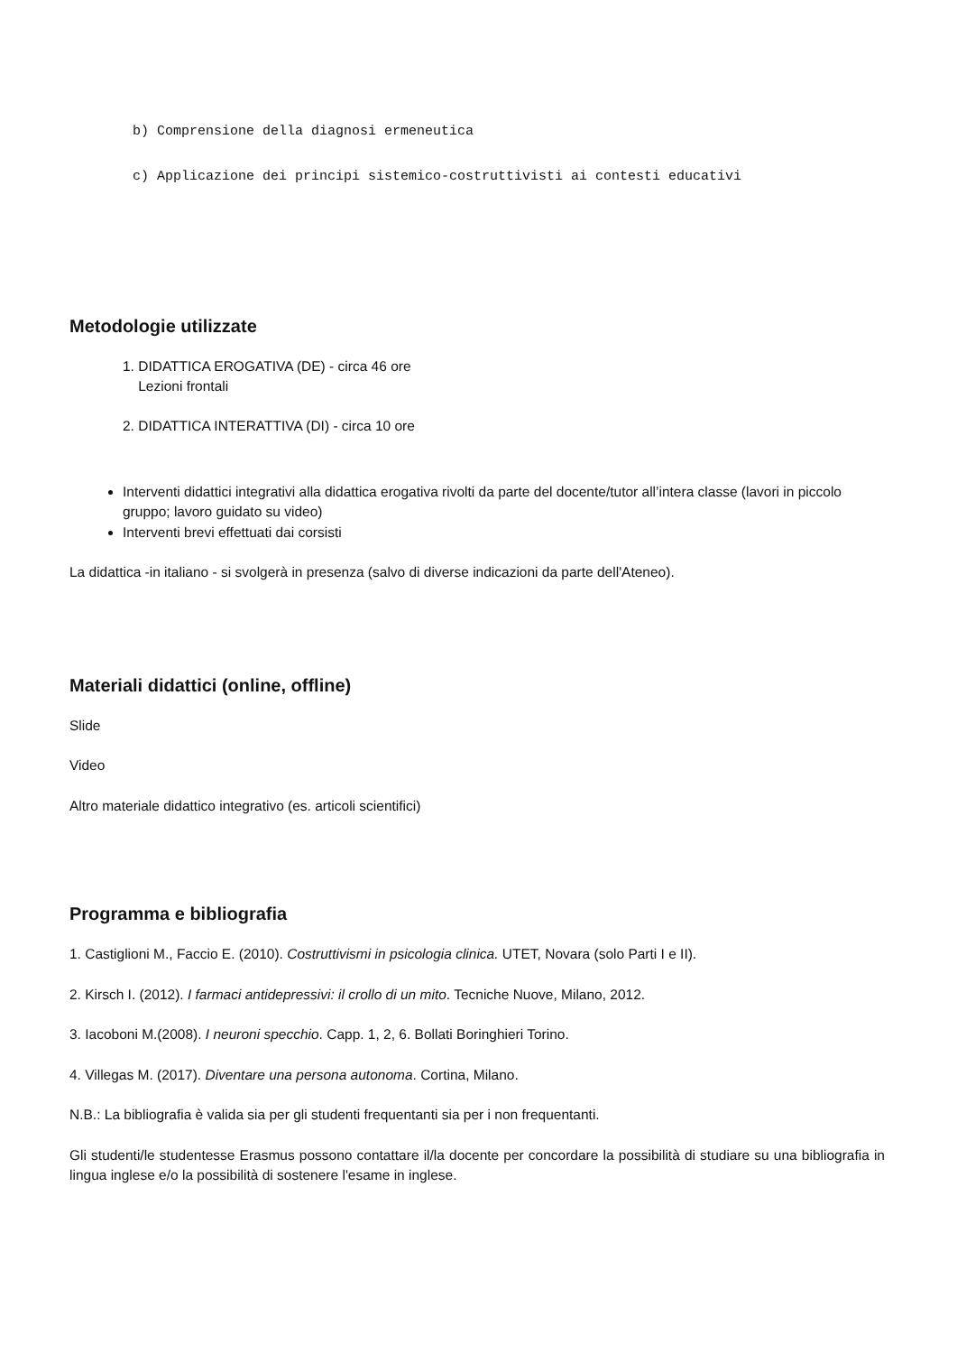b) Comprensione della diagnosi ermeneutica
c) Applicazione dei principi sistemico-costruttivisti ai contesti educativi
Metodologie utilizzate
1. DIDATTICA EROGATIVA (DE) - circa 46 ore
Lezioni frontali
2. DIDATTICA INTERATTIVA (DI) - circa 10 ore
Interventi didattici integrativi alla didattica erogativa rivolti da parte del docente/tutor all’intera classe (lavori in piccolo gruppo; lavoro guidato su video)
Interventi brevi effettuati dai corsisti
La didattica -in italiano - si svolgerà in presenza (salvo di diverse indicazioni da parte dell'Ateneo).
Materiali didattici (online, offline)
Slide
Video
Altro materiale didattico integrativo (es. articoli scientifici)
Programma e bibliografia
1. Castiglioni M., Faccio E. (2010). Costruttivismi in psicologia clinica. UTET, Novara (solo Parti I e II).
2. Kirsch I. (2012). I farmaci antidepressivi: il crollo di un mito. Tecniche Nuove, Milano, 2012.
3. Iacoboni M.(2008). I neuroni specchio. Capp. 1, 2, 6. Bollati Boringhieri Torino.
4. Villegas M. (2017). Diventare una persona autonoma. Cortina, Milano.
N.B.: La bibliografia è valida sia per gli studenti frequentanti sia per i non frequentanti.
Gli studenti/le studentesse Erasmus possono contattare il/la docente per concordare la possibilità di studiare su una bibliografia in lingua inglese e/o la possibilità di sostenere l'esame in inglese.